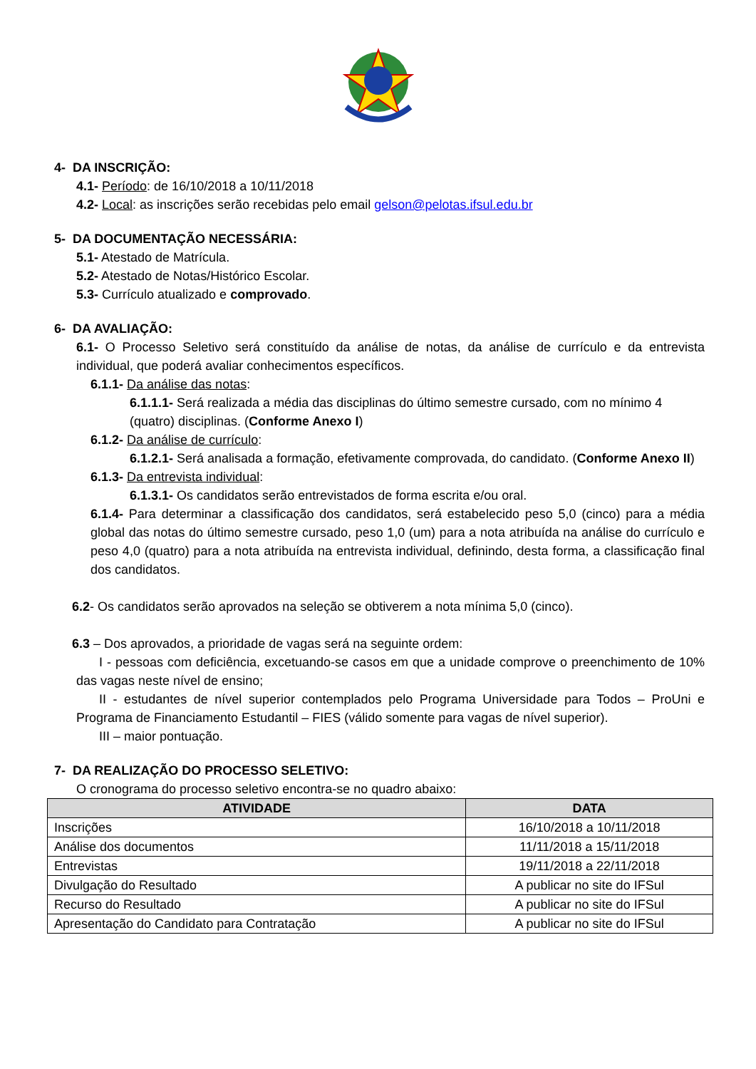4- DA INSCRIÇÃO:
4.1- Período: de 16/10/2018 a 10/11/2018
4.2- Local: as inscrições serão recebidas pelo email gelson@pelotas.ifsul.edu.br
5- DA DOCUMENTAÇÃO NECESSÁRIA:
5.1- Atestado de Matrícula.
5.2- Atestado de Notas/Histórico Escolar.
5.3- Currículo atualizado e comprovado.
6- DA AVALIAÇÃO:
6.1- O Processo Seletivo será constituído da análise de notas, da análise de currículo e da entrevista individual, que poderá avaliar conhecimentos específicos.
6.1.1- Da análise das notas:
6.1.1.1- Será realizada a média das disciplinas do último semestre cursado, com no mínimo 4 (quatro) disciplinas. (Conforme Anexo I)
6.1.2- Da análise de currículo:
6.1.2.1- Será analisada a formação, efetivamente comprovada, do candidato. (Conforme Anexo II)
6.1.3- Da entrevista individual:
6.1.3.1- Os candidatos serão entrevistados de forma escrita e/ou oral.
6.1.4- Para determinar a classificação dos candidatos, será estabelecido peso 5,0 (cinco) para a média global das notas do último semestre cursado, peso 1,0 (um) para a nota atribuída na análise do currículo e peso 4,0 (quatro) para a nota atribuída na entrevista individual, definindo, desta forma, a classificação final dos candidatos.
6.2- Os candidatos serão aprovados na seleção se obtiverem a nota mínima 5,0 (cinco).
6.3 – Dos aprovados, a prioridade de vagas será na seguinte ordem:
I - pessoas com deficiência, excetuando-se casos em que a unidade comprove o preenchimento de 10% das vagas neste nível de ensino;
II - estudantes de nível superior contemplados pelo Programa Universidade para Todos – ProUni e Programa de Financiamento Estudantil – FIES (válido somente para vagas de nível superior).
III – maior pontuação.
7- DA REALIZAÇÃO DO PROCESSO SELETIVO:
O cronograma do processo seletivo encontra-se no quadro abaixo:
| ATIVIDADE | DATA |
| --- | --- |
| Inscrições | 16/10/2018 a 10/11/2018 |
| Análise dos documentos | 11/11/2018 a 15/11/2018 |
| Entrevistas | 19/11/2018 a 22/11/2018 |
| Divulgação do Resultado | A publicar no site do IFSul |
| Recurso do Resultado | A publicar no site do IFSul |
| Apresentação do Candidato para Contratação | A publicar no site do IFSul |